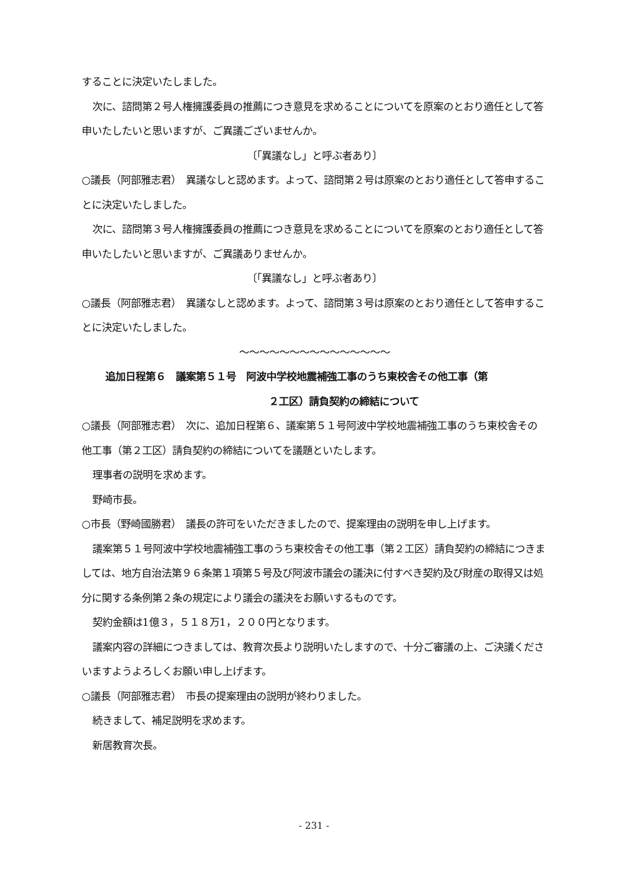することに決定いたしました。
次に、諮問第２号人権擁護委員の推薦につき意見を求めることについてを原案のとおり適任として答申いたしたいと思いますが、ご異議ございませんか。
〔「異議なし」と呼ぶ者あり〕
○議長（阿部雅志君）　異議なしと認めます。よって、諮問第２号は原案のとおり適任として答申することに決定いたしました。
次に、諮問第３号人権擁護委員の推薦につき意見を求めることについてを原案のとおり適任として答申いたしたいと思いますが、ご異議ありませんか。
〔「異議なし」と呼ぶ者あり〕
○議長（阿部雅志君）　異議なしと認めます。よって、諮問第３号は原案のとおり適任として答申することに決定いたしました。
～～～～～～～～～～～～～～～
追加日程第６　議案第５１号　阿波中学校地震補強工事のうち東校舎その他工事（第
２工区）請負契約の締結について
○議長（阿部雅志君）　次に、追加日程第６、議案第５１号阿波中学校地震補強工事のうち東校舎その他工事（第２工区）請負契約の締結についてを議題といたします。
理事者の説明を求めます。
野崎市長。
○市長（野崎國勝君）　議長の許可をいただきましたので、提案理由の説明を申し上げます。
議案第５１号阿波中学校地震補強工事のうち東校舎その他工事（第２工区）請負契約の締結につきましては、地方自治法第９６条第１項第５号及び阿波市議会の議決に付すべき契約及び財産の取得又は処分に関する条例第２条の規定により議会の議決をお願いするものです。
契約金額は1億３，５１８万1，２００円となります。
議案内容の詳細につきましては、教育次長より説明いたしますので、十分ご審議の上、ご決議くださいますようよろしくお願い申し上げます。
○議長（阿部雅志君）　市長の提案理由の説明が終わりました。
続きまして、補足説明を求めます。
新居教育次長。
- 231 -